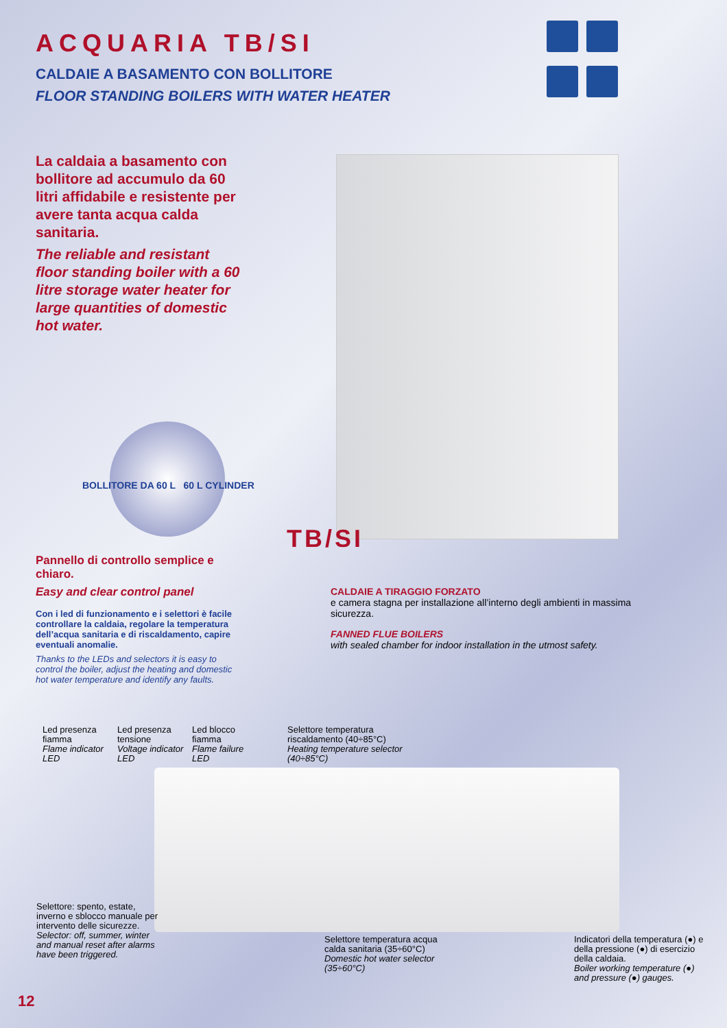ACQUARIA TB/SI
CALDAIE A BASAMENTO CON BOLLITORE
FLOOR STANDING BOILERS WITH WATER HEATER
La caldaia a basamento con bollitore ad accumulo da 60 litri affidabile e resistente per avere tanta acqua calda sanitaria.
The reliable and resistant floor standing boiler with a 60 litre storage water heater for large quantities of domestic hot water.
BOLLITORE DA 60 L 60 L CYLINDER
TB/SI
Pannello di controllo semplice e chiaro.
Easy and clear control panel
Con i led di funzionamento e i selettori è facile controllare la caldaia, regolare la temperatura dell’acqua sanitaria e di riscaldamento, capire eventuali anomalie.
Thanks to the LEDs and selectors it is easy to control the boiler, adjust the heating and domestic hot water temperature and identify any faults.
CALDAIE A TIRAGGIO FORZATO
e camera stagna per installazione all’interno degli ambienti in massima sicurezza.
FANNED FLUE BOILERS
with sealed chamber for indoor installation in the utmost safety.
Led presenza fiamma
Flame indicator LED
Led presenza tensione
Voltage indicator LED
Led blocco fiamma
Flame failure LED
Selettore temperatura riscaldamento (40÷85°C)
Heating temperature selector (40÷85°C)
Selettore: spento, estate, inverno e sblocco manuale per intervento delle sicurezze.
Selector: off, summer, winter and manual reset after alarms have been triggered.
Selettore temperatura acqua calda sanitaria (35÷60°C)
Domestic hot water selector (35÷60°C)
Indicatori della temperatura (●) e della pressione (●) di esercizio della caldaia.
Boiler working temperature (●) and pressure (●) gauges.
12